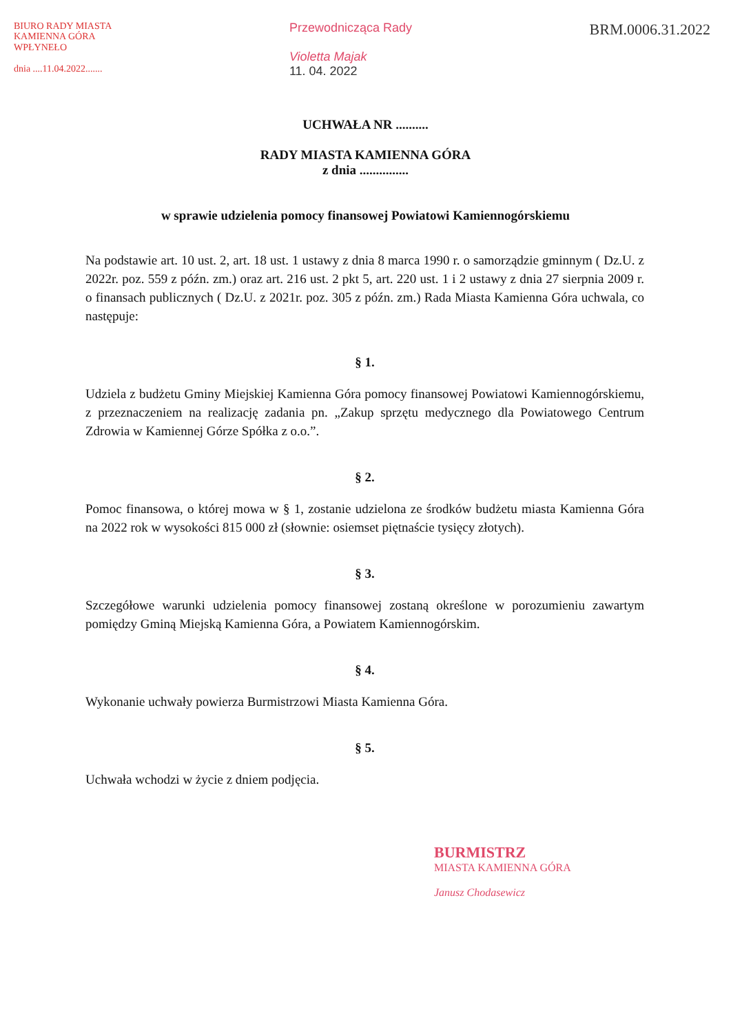BIURO RADY MIASTA
KAMIENNA GÓRA
WPŁYNEŁO
dnia ....11.04.2022.......
Przewodnicząca Rady
Violetta Majak
11. 04. 2022
BRM.0006.31.2022
UCHWAŁA NR ..........
RADY MIASTA KAMIENNA GÓRA
z dnia ...............
w sprawie udzielenia pomocy finansowej Powiatowi Kamiennogórskiemu
Na podstawie art. 10 ust. 2, art. 18 ust. 1 ustawy z dnia 8 marca 1990 r. o samorządzie gminnym ( Dz.U. z 2022r. poz. 559 z późn. zm.) oraz art. 216 ust. 2 pkt 5, art. 220 ust. 1 i 2 ustawy z dnia 27 sierpnia 2009 r. o finansach publicznych ( Dz.U. z 2021r. poz. 305 z późn. zm.) Rada Miasta Kamienna Góra uchwala, co następuje:
§ 1.
Udziela z budżetu Gminy Miejskiej Kamienna Góra pomocy finansowej Powiatowi Kamiennogórskiemu, z przeznaczeniem na realizację zadania pn. „Zakup sprzętu medycznego dla Powiatowego Centrum Zdrowia w Kamiennej Górze Spółka z o.o.”.
§ 2.
Pomoc finansowa, o której mowa w § 1, zostanie udzielona ze środków budżetu miasta Kamienna Góra na 2022 rok w wysokości 815 000 zł (słownie: osiemset piętnaście tysięcy złotych).
§ 3.
Szczegółowe warunki udzielenia pomocy finansowej zostaną określone w porozumieniu zawartym pomiędzy Gminą Miejską Kamienna Góra, a Powiatem Kamiennogórskim.
§ 4.
Wykonanie uchwały powierza Burmistrzowi Miasta Kamienna Góra.
§ 5.
Uchwała wchodzi w życie z dniem podjęcia.
BURMISTRZ
MIASTA KAMIENNA GÓRA
Janusz Chodasewicz